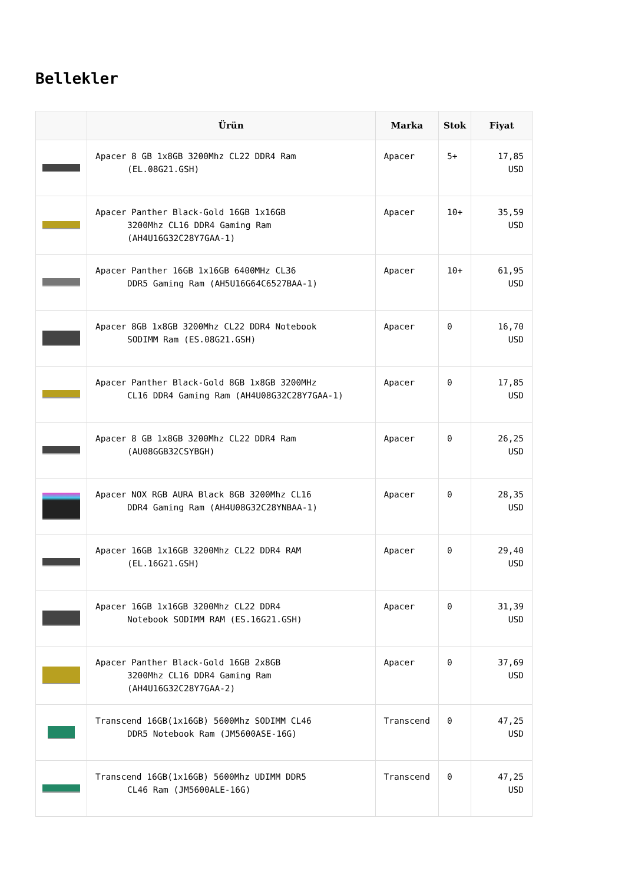Bellekler
| | Ürün | Marka | Stok | Fiyat |
| --- | --- | --- | --- | --- |
| | Apacer 8 GB 1x8GB 3200Mhz CL22 DDR4 Ram (EL.08G21.GSH) | Apacer | 5+ | 17,85 USD |
| | Apacer Panther Black-Gold 16GB 1x16GB 3200Mhz CL16 DDR4 Gaming Ram (AH4U16G32C28Y7GAA-1) | Apacer | 10+ | 35,59 USD |
| | Apacer Panther 16GB 1x16GB 6400MHz CL36 DDR5 Gaming Ram (AH5U16G64C6527BAA-1) | Apacer | 10+ | 61,95 USD |
| | Apacer 8GB 1x8GB 3200Mhz CL22 DDR4 Notebook SODIMM Ram (ES.08G21.GSH) | Apacer | 0 | 16,70 USD |
| | Apacer Panther Black-Gold 8GB 1x8GB 3200MHz CL16 DDR4 Gaming Ram (AH4U08G32C28Y7GAA-1) | Apacer | 0 | 17,85 USD |
| | Apacer 8 GB 1x8GB 3200Mhz CL22 DDR4 Ram (AU08GGB32CSYBGH) | Apacer | 0 | 26,25 USD |
| | Apacer NOX RGB AURA Black 8GB 3200Mhz CL16 DDR4 Gaming Ram (AH4U08G32C28YNBAA-1) | Apacer | 0 | 28,35 USD |
| | Apacer 16GB 1x16GB 3200Mhz CL22 DDR4 RAM (EL.16G21.GSH) | Apacer | 0 | 29,40 USD |
| | Apacer 16GB 1x16GB 3200Mhz CL22 DDR4 Notebook SODIMM RAM (ES.16G21.GSH) | Apacer | 0 | 31,39 USD |
| | Apacer Panther Black-Gold 16GB 2x8GB 3200Mhz CL16 DDR4 Gaming Ram (AH4U16G32C28Y7GAA-2) | Apacer | 0 | 37,69 USD |
| | Transcend 16GB(1x16GB) 5600Mhz SODIMM CL46 DDR5 Notebook Ram (JM5600ASE-16G) | Transcend | 0 | 47,25 USD |
| | Transcend 16GB(1x16GB) 5600Mhz UDIMM DDR5 CL46 Ram (JM5600ALE-16G) | Transcend | 0 | 47,25 USD |